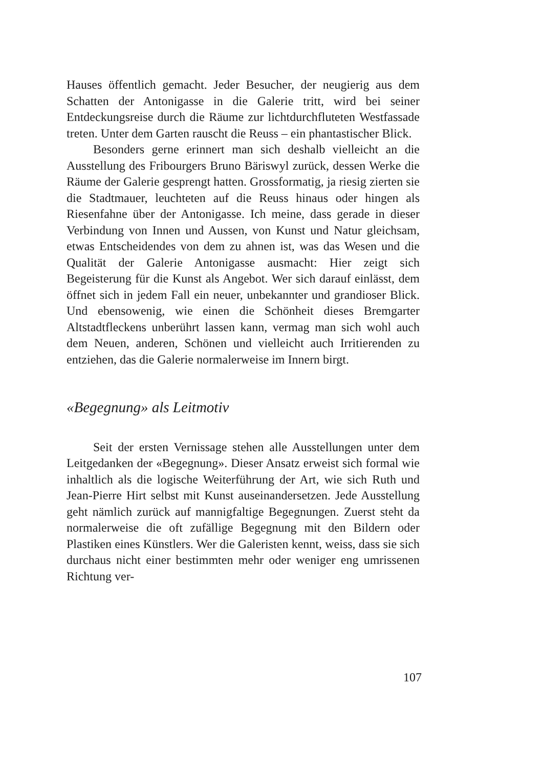Hauses öffentlich gemacht. Jeder Besucher, der neugierig aus dem Schatten der Antonigasse in die Galerie tritt, wird bei seiner Entdeckungsreise durch die Räume zur lichtdurchfluteten Westfassade treten. Unter dem Garten rauscht die Reuss – ein phantastischer Blick.
Besonders gerne erinnert man sich deshalb vielleicht an die Ausstellung des Fribourgers Bruno Bäriswyl zurück, dessen Werke die Räume der Galerie gesprengt hatten. Grossformatig, ja riesig zierten sie die Stadtmauer, leuchteten auf die Reuss hinaus oder hingen als Riesenfahne über der Antonigasse. Ich meine, dass gerade in dieser Verbindung von Innen und Aussen, von Kunst und Natur gleichsam, etwas Entscheidendes von dem zu ahnen ist, was das Wesen und die Qualität der Galerie Antonigasse ausmacht: Hier zeigt sich Begeisterung für die Kunst als Angebot. Wer sich darauf einlässt, dem öffnet sich in jedem Fall ein neuer, unbekannter und grandioser Blick. Und ebensowenig, wie einen die Schönheit dieses Bremgarter Altstadtfleckens unberührt lassen kann, vermag man sich wohl auch dem Neuen, anderen, Schönen und vielleicht auch Irritierenden zu entziehen, das die Galerie normalerweise im Innern birgt.
«Begegnung» als Leitmotiv
Seit der ersten Vernissage stehen alle Ausstellungen unter dem Leitgedanken der «Begegnung». Dieser Ansatz erweist sich formal wie inhaltlich als die logische Weiterführung der Art, wie sich Ruth und Jean-Pierre Hirt selbst mit Kunst auseinandersetzen. Jede Ausstellung geht nämlich zurück auf mannigfaltige Begegnungen. Zuerst steht da normalerweise die oft zufällige Begegnung mit den Bildern oder Plastiken eines Künstlers. Wer die Galeristen kennt, weiss, dass sie sich durchaus nicht einer bestimmten mehr oder weniger eng umrissenen Richtung ver-
107